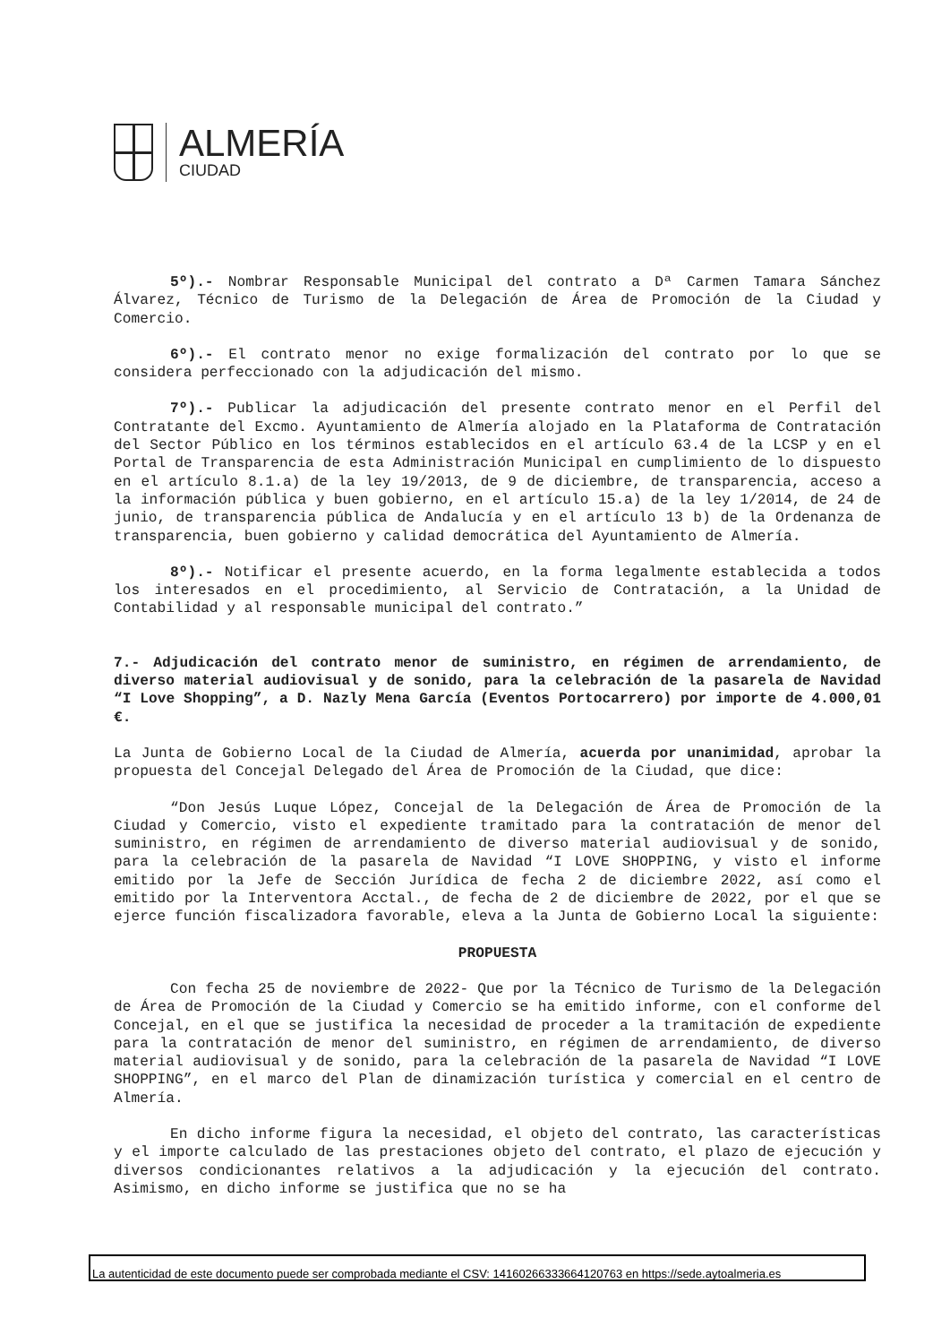ALMERÍA
CIUDAD
5º).- Nombrar Responsable Municipal del contrato a Dª Carmen Tamara Sánchez Álvarez, Técnico de Turismo de la Delegación de Área de Promoción de la Ciudad y Comercio.
6º).- El contrato menor no exige formalización del contrato por lo que se considera perfeccionado con la adjudicación del mismo.
7º).- Publicar la adjudicación del presente contrato menor en el Perfil del Contratante del Excmo. Ayuntamiento de Almería alojado en la Plataforma de Contratación del Sector Público en los términos establecidos en el artículo 63.4 de la LCSP y en el Portal de Transparencia de esta Administración Municipal en cumplimiento de lo dispuesto en el artículo 8.1.a) de la ley 19/2013, de 9 de diciembre, de transparencia, acceso a la información pública y buen gobierno, en el artículo 15.a) de la ley 1/2014, de 24 de junio, de transparencia pública de Andalucía y en el artículo 13 b) de la Ordenanza de transparencia, buen gobierno y calidad democrática del Ayuntamiento de Almería.
8º).- Notificar el presente acuerdo, en la forma legalmente establecida a todos los interesados en el procedimiento, al Servicio de Contratación, a la Unidad de Contabilidad y al responsable municipal del contrato.”
7.- Adjudicación del contrato menor de suministro, en régimen de arrendamiento, de diverso material audiovisual y de sonido, para la celebración de la pasarela de Navidad “I Love Shopping”, a D. Nazly Mena García (Eventos Portocarrero) por importe de 4.000,01 €.
La Junta de Gobierno Local de la Ciudad de Almería, acuerda por unanimidad, aprobar la propuesta del Concejal Delegado del Área de Promoción de la Ciudad, que dice:
“Don Jesús Luque López, Concejal de la Delegación de Área de Promoción de la Ciudad y Comercio, visto el expediente tramitado para la contratación de menor del suministro, en régimen de arrendamiento de diverso material audiovisual y de sonido, para la celebración de la pasarela de Navidad “I LOVE SHOPPING, y visto el informe emitido por la Jefe de Sección Jurídica de fecha 2 de diciembre 2022, así como el emitido por la Interventora Acctal., de fecha de 2 de diciembre de 2022, por el que se ejerce función fiscalizadora favorable, eleva a la Junta de Gobierno Local la siguiente:
PROPUESTA
Con fecha 25 de noviembre de 2022- Que por la Técnico de Turismo de la Delegación de Área de Promoción de la Ciudad y Comercio se ha emitido informe, con el conforme del Concejal, en el que se justifica la necesidad de proceder a la tramitación de expediente para la contratación de menor del suministro, en régimen de arrendamiento, de diverso material audiovisual y de sonido, para la celebración de la pasarela de Navidad “I LOVE SHOPPING”, en el marco del Plan de dinamización turística y comercial en el centro de Almería.
En dicho informe figura la necesidad, el objeto del contrato, las características y el importe calculado de las prestaciones objeto del contrato, el plazo de ejecución y diversos condicionantes relativos a la adjudicación y la ejecución del contrato. Asimismo, en dicho informe se justifica que no se ha
La autenticidad de este documento puede ser comprobada mediante el CSV: 14160266333664120763 en https://sede.aytoalmeria.es